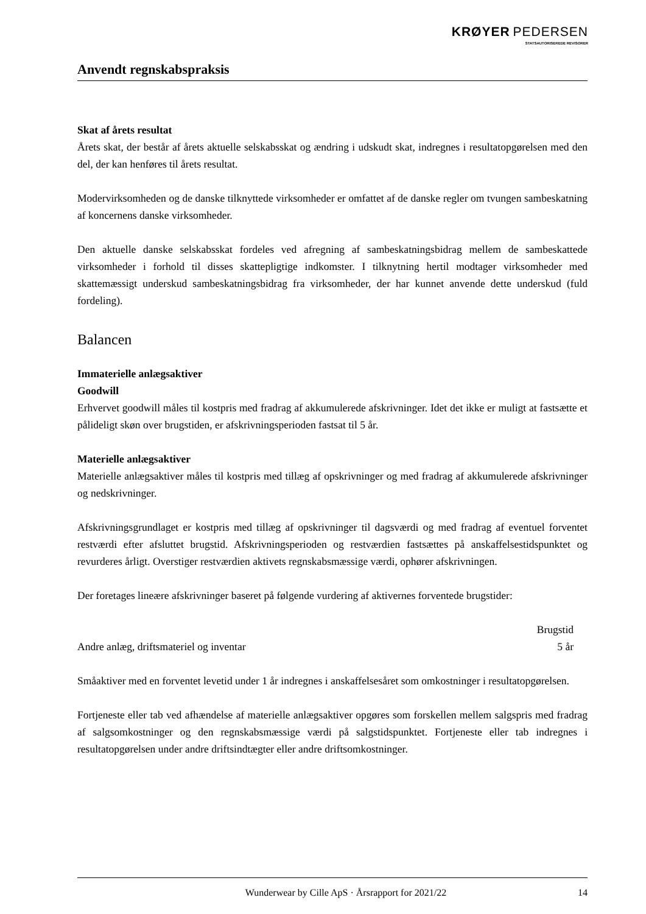KRØYER PEDERSEN
STATSAUTORISEREDE REVISORER
Anvendt regnskabspraksis
Skat af årets resultat
Årets skat, der består af årets aktuelle selskabsskat og ændring i udskudt skat, indregnes i resultatopgørelsen med den del, der kan henføres til årets resultat.
Modervirksomheden og de danske tilknyttede virksomheder er omfattet af de danske regler om tvungen sambeskatning af koncernens danske virksomheder.
Den aktuelle danske selskabsskat fordeles ved afregning af sambeskatningsbidrag mellem de sambeskattede virksomheder i forhold til disses skattepligtige indkomster. I tilknytning hertil modtager virksomheder med skattemæssigt underskud sambeskatningsbidrag fra virksomheder, der har kunnet anvende dette underskud (fuld fordeling).
Balancen
Immaterielle anlægsaktiver
Goodwill
Erhvervet goodwill måles til kostpris med fradrag af akkumulerede afskrivninger. Idet det ikke er muligt at fastsætte et pålideligt skøn over brugstiden, er afskrivningsperioden fastsat til 5 år.
Materielle anlægsaktiver
Materielle anlægsaktiver måles til kostpris med tillæg af opskrivninger og med fradrag af akkumulerede afskrivninger og nedskrivninger.
Afskrivningsgrundlaget er kostpris med tillæg af opskrivninger til dagsværdi og med fradrag af eventuel forventet restværdi efter afsluttet brugstid. Afskrivningsperioden og restværdien fastsættes på anskaffelsestidspunktet og revurderes årligt. Overstiger restværdien aktivets regnskabsmæssige værdi, ophører afskrivningen.
Der foretages lineære afskrivninger baseret på følgende vurdering af aktivernes forventede brugstider:
| | Brugstid |
| --- | --- |
| Andre anlæg, driftsmateriel og inventar | 5 år |
Småaktiver med en forventet levetid under 1 år indregnes i anskaffelsesåret som omkostninger i resultatopgørelsen.
Fortjeneste eller tab ved afhændelse af materielle anlægsaktiver opgøres som forskellen mellem salgspris med fradrag af salgsomkostninger og den regnskabsmæssige værdi på salgstidspunktet. Fortjeneste eller tab indregnes i resultatopgørelsen under andre driftsindtægter eller andre driftsomkostninger.
Wunderwear by Cille ApS · Årsrapport for 2021/22 14